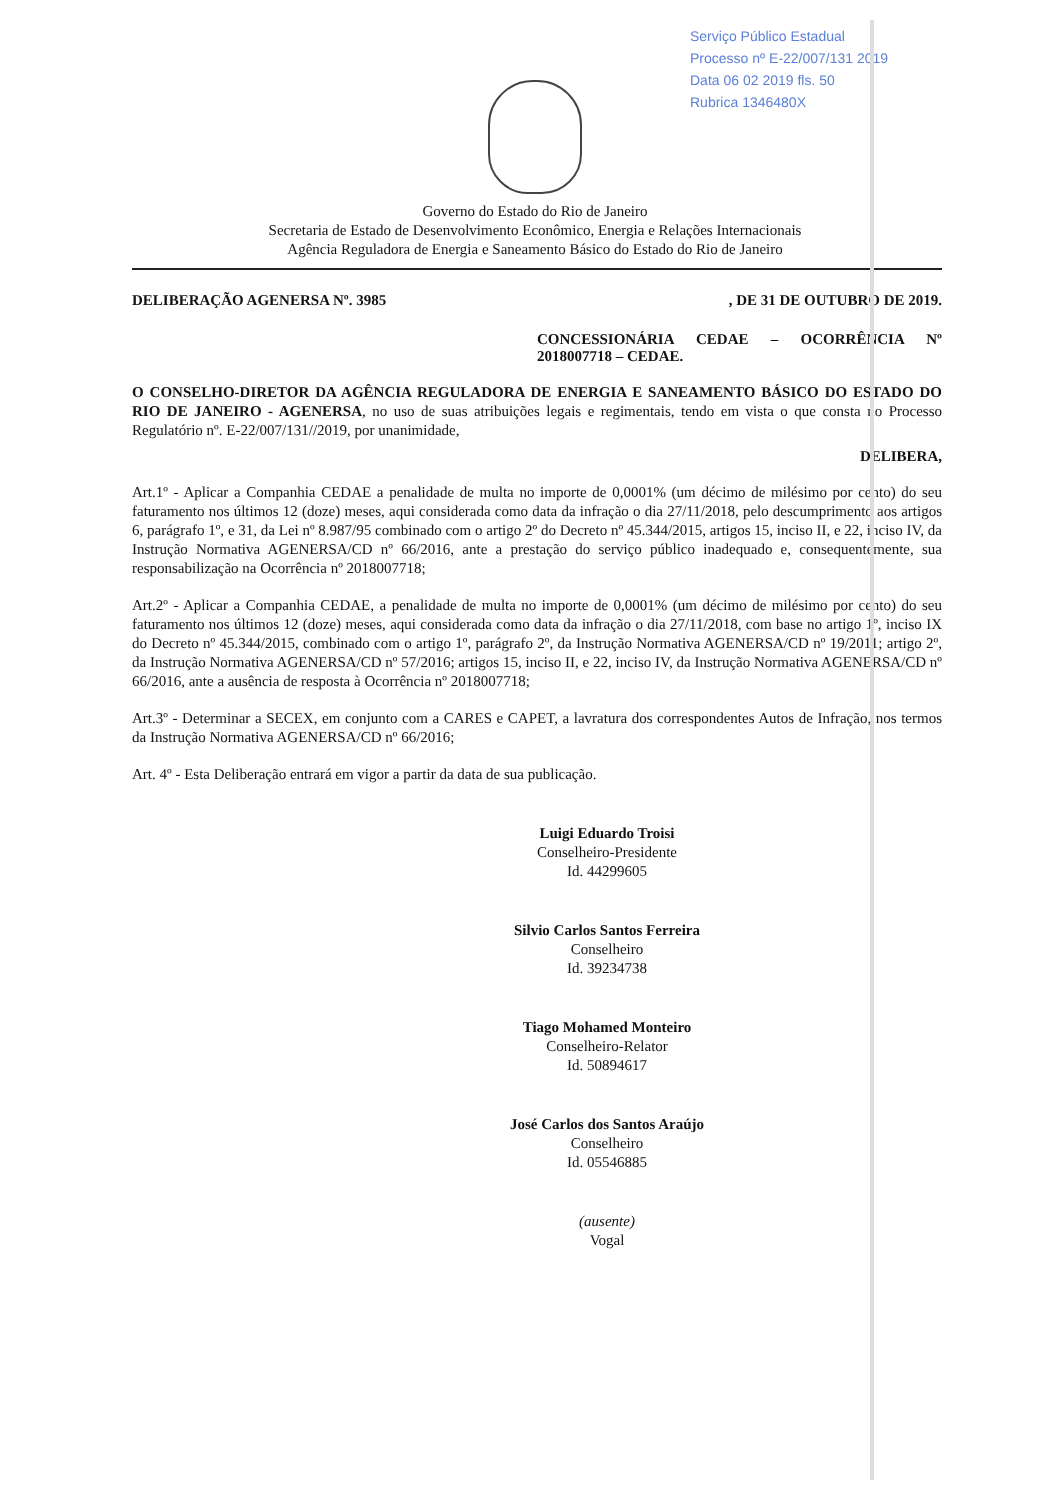Serviço Público Estadual
Processo nº E-22/007/131 2019
Data 06 02 2019 fls. 50
Rubrica 1346480X
Governo do Estado do Rio de Janeiro
Secretaria de Estado de Desenvolvimento Econômico, Energia e Relações Internacionais
Agência Reguladora de Energia e Saneamento Básico do Estado do Rio de Janeiro
DELIBERAÇÃO AGENERSA Nº. 3985, DE 31 DE OUTUBRO DE 2019.
CONCESSIONÁRIA CEDAE – OCORRÊNCIA Nº 2018007718 – CEDAE.
O CONSELHO-DIRETOR DA AGÊNCIA REGULADORA DE ENERGIA E SANEAMENTO BÁSICO DO ESTADO DO RIO DE JANEIRO - AGENERSA, no uso de suas atribuições legais e regimentais, tendo em vista o que consta no Processo Regulatório nº. E-22/007/131//2019, por unanimidade,
DELIBERA,
Art.1º - Aplicar a Companhia CEDAE a penalidade de multa no importe de 0,0001% (um décimo de milésimo por cento) do seu faturamento nos últimos 12 (doze) meses, aqui considerada como data da infração o dia 27/11/2018, pelo descumprimento aos artigos 6, parágrafo 1º, e 31, da Lei nº 8.987/95 combinado com o artigo 2º do Decreto nº 45.344/2015, artigos 15, inciso II, e 22, inciso IV, da Instrução Normativa AGENERSA/CD nº 66/2016, ante a prestação do serviço público inadequado e, consequentemente, sua responsabilização na Ocorrência nº 2018007718;
Art.2º - Aplicar a Companhia CEDAE, a penalidade de multa no importe de 0,0001% (um décimo de milésimo por cento) do seu faturamento nos últimos 12 (doze) meses, aqui considerada como data da infração o dia 27/11/2018, com base no artigo 1º, inciso IX do Decreto nº 45.344/2015, combinado com o artigo 1º, parágrafo 2º, da Instrução Normativa AGENERSA/CD nº 19/2011; artigo 2º, da Instrução Normativa AGENERSA/CD nº 57/2016; artigos 15, inciso II, e 22, inciso IV, da Instrução Normativa AGENERSA/CD nº 66/2016, ante a ausência de resposta à Ocorrência nº 2018007718;
Art.3º - Determinar a SECEX, em conjunto com a CARES e CAPET, a lavratura dos correspondentes Autos de Infração, nos termos da Instrução Normativa AGENERSA/CD nº 66/2016;
Art. 4º - Esta Deliberação entrará em vigor a partir da data de sua publicação.
Luigi Eduardo Troisi
Conselheiro-Presidente
Id. 44299605
Silvio Carlos Santos Ferreira
Conselheiro
Id. 39234738
Tiago Mohamed Monteiro
Conselheiro-Relator
Id. 50894617
José Carlos dos Santos Araújo
Conselheiro
Id. 05546885
(ausente)
Vogal